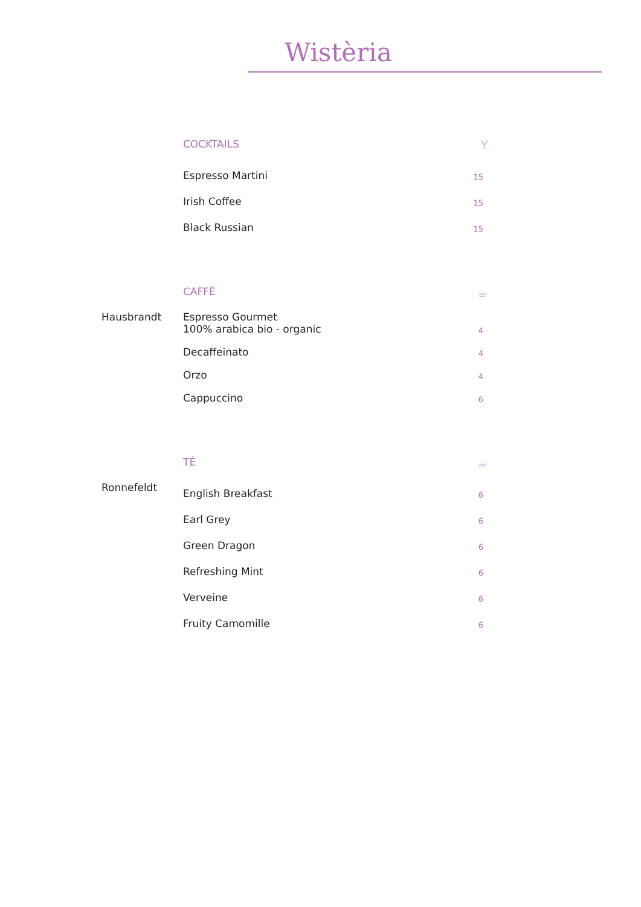Wistèria
COCKTAILS Y
Espresso Martini 15
Irish Coffee 15
Black Russian 15
Hausbrandt
CAFFÈ ☕
Espresso Gourmet
100% arabica bio - organic 4
Decaffeinato 4
Orzo 4
Cappuccino 6
Ronnefeldt
TÈ ☕
English Breakfast 6
Earl Grey 6
Green Dragon 6
Refreshing Mint 6
Verveine 6
Fruity Camomille 6